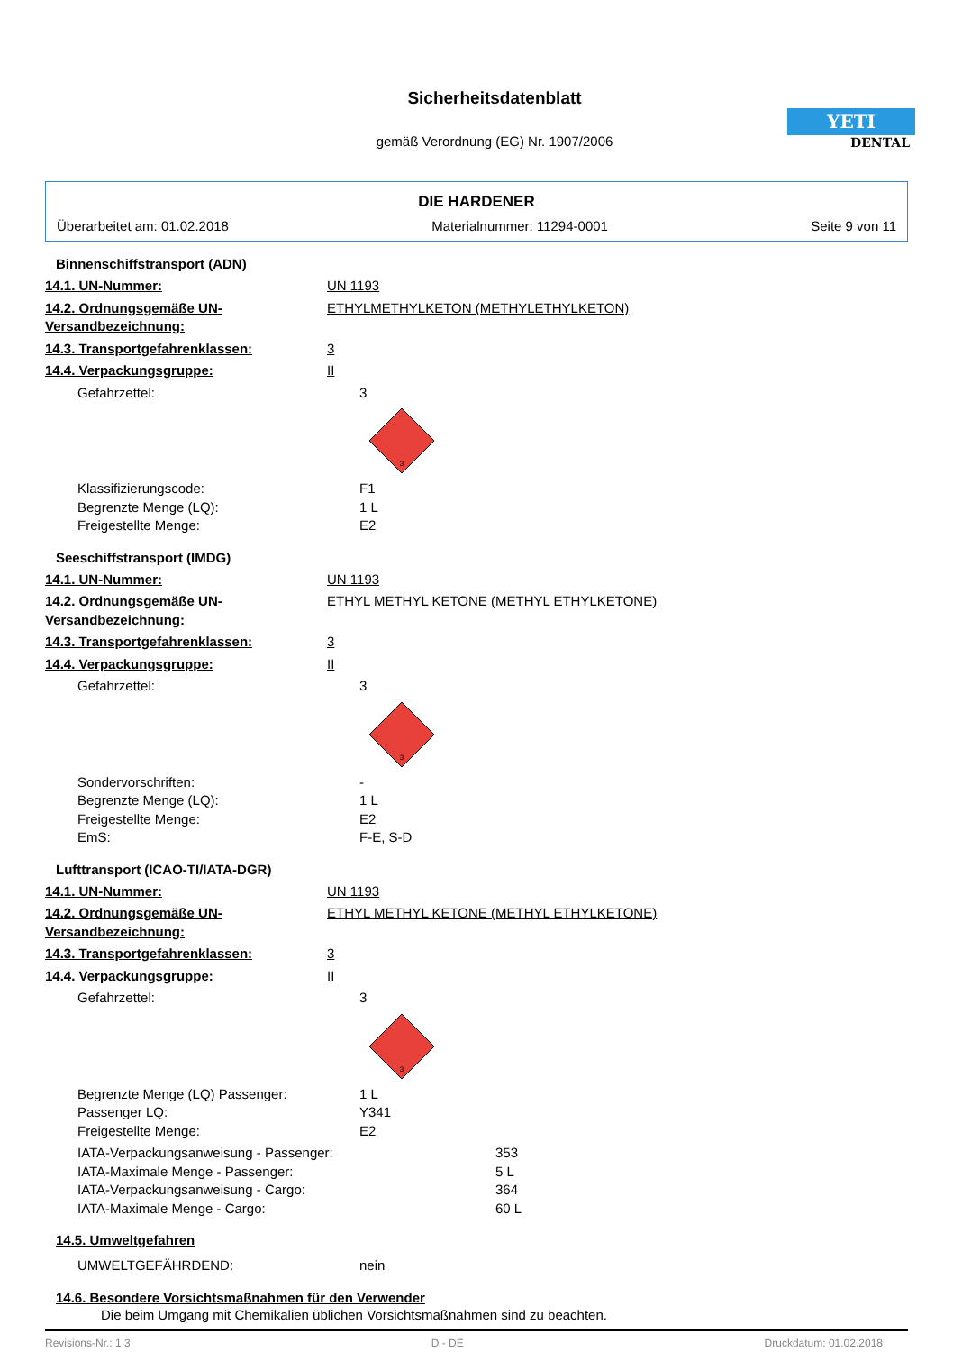Sicherheitsdatenblatt
gemäß Verordnung (EG) Nr. 1907/2006
YETI
DENTAL
DIE HARDENER
Überarbeitet am: 01.02.2018 Materialnummer: 11294-0001 Seite 9 von 11
Binnenschiffstransport (ADN)
14.1. UN-Nummer: UN 1193
14.2. Ordnungsgemäße UN-Versandbezeichnung: ETHYLMETHYLKETON (METHYLETHYLKETON)
14.3. Transportgefahrenklassen: 3
14.4. Verpackungsgruppe: II
Gefahrzettel: 3
3
Klassifizierungscode: F1
Begrenzte Menge (LQ): 1 L
Freigestellte Menge: E2
Seeschiffstransport (IMDG)
14.1. UN-Nummer: UN 1193
14.2. Ordnungsgemäße UN-Versandbezeichnung: ETHYL METHYL KETONE (METHYL ETHYLKETONE)
14.3. Transportgefahrenklassen: 3
14.4. Verpackungsgruppe: II
Gefahrzettel: 3
3
Sondervorschriften: -
Begrenzte Menge (LQ): 1 L
Freigestellte Menge: E2
EmS: F-E, S-D
Lufttransport (ICAO-TI/IATA-DGR)
14.1. UN-Nummer: UN 1193
14.2. Ordnungsgemäße UN-Versandbezeichnung: ETHYL METHYL KETONE (METHYL ETHYLKETONE)
14.3. Transportgefahrenklassen: 3
14.4. Verpackungsgruppe: II
Gefahrzettel: 3
3
Begrenzte Menge (LQ) Passenger: 1 L
Passenger LQ: Y341
Freigestellte Menge: E2
IATA-Verpackungsanweisung - Passenger: 353
IATA-Maximale Menge - Passenger: 5 L
IATA-Verpackungsanweisung - Cargo: 364
IATA-Maximale Menge - Cargo: 60 L
14.5. Umweltgefahren
UMWELTGEFÄHRDEND: nein
14.6. Besondere Vorsichtsmaßnahmen für den Verwender
Die beim Umgang mit Chemikalien üblichen Vorsichtsmaßnahmen sind zu beachten.
Revisions-Nr.: 1,3 D - DE Druckdatum: 01.02.2018